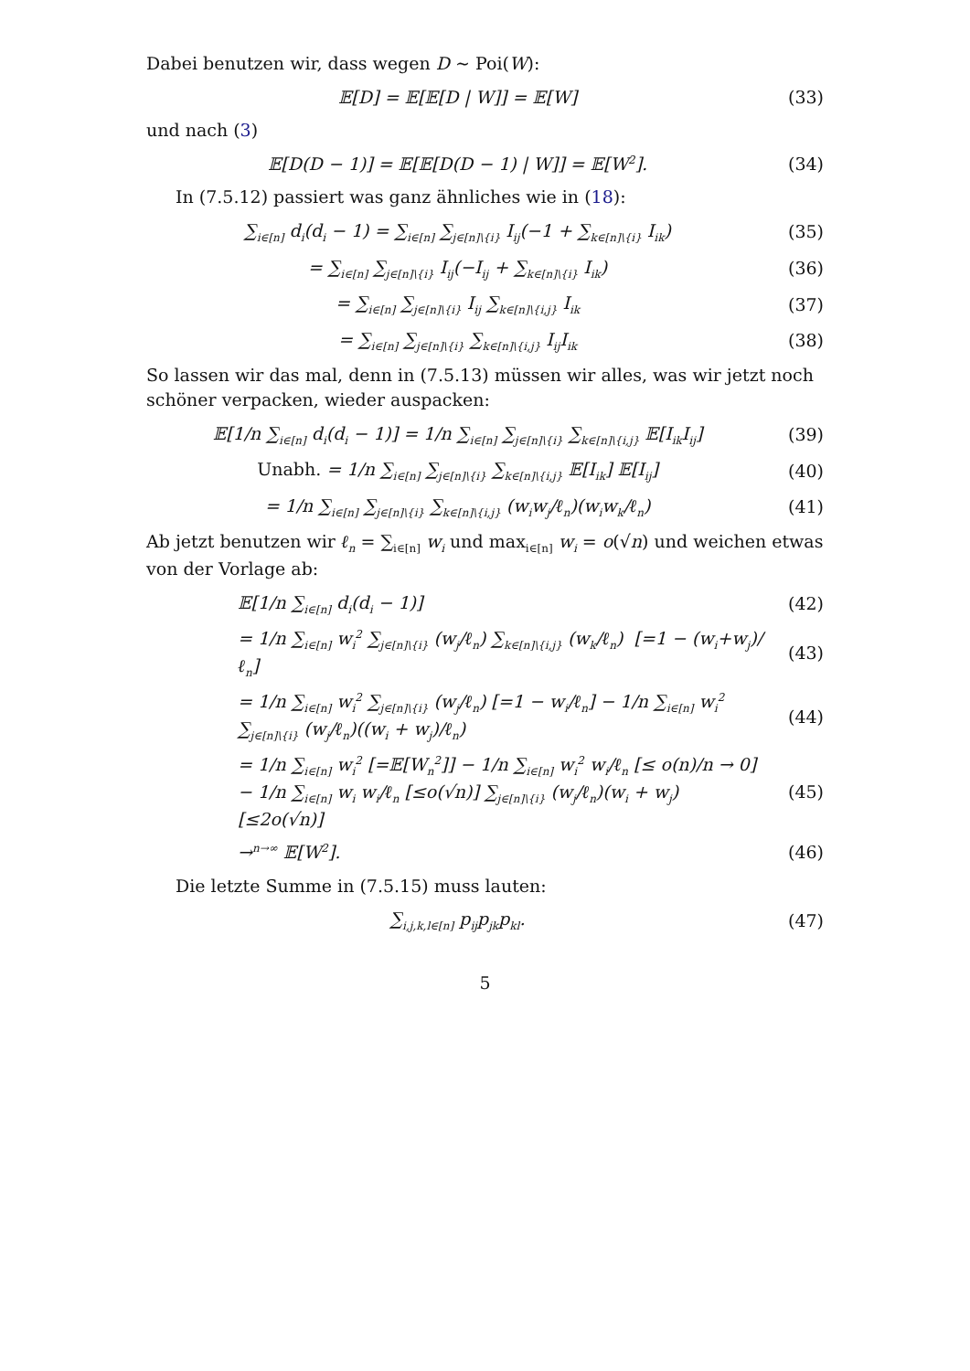Dabei benutzen wir, dass wegen D ∼ Poi(W):
𝔼[D] = 𝔼[𝔼[D | W]] = 𝔼[W] (33)
und nach (3)
𝔼[D(D − 1)] = 𝔼[𝔼[D(D − 1) | W]] = 𝔼[W<sup>2</sup>].
(34)
In (7.5.12) passiert was ganz ähnliches wie in (18):
∑<sub>i∈[n]</sub> d<sub>i</sub>(d<sub>i</sub> − 1) = ∑<sub>i∈[n]</sub> ∑<sub>j∈[n]\{i}</sub> I<sub>ij</sub>(−1 + ∑<sub>k∈[n]\{i}</sub> I<sub>ik</sub>)
(35)
= ∑<sub>i∈[n]</sub> ∑<sub>j∈[n]\{i}</sub> I<sub>ij</sub>(−I<sub>ij</sub> + ∑<sub>k∈[n]\{i}</sub> I<sub>ik</sub>)
(36)
= ∑<sub>i∈[n]</sub> ∑<sub>j∈[n]\{i}</sub> I<sub>ij</sub> ∑<sub>k∈[n]\{i,j}</sub> I<sub>ik</sub>
(37)
= ∑<sub>i∈[n]</sub> ∑<sub>j∈[n]\{i}</sub> ∑<sub>k∈[n]\{i,j}</sub> I<sub>ij</sub>I<sub>ik</sub>
(38)
So lassen wir das mal, denn in (7.5.13) müssen wir alles, was wir jetzt noch schöner verpacken, wieder auspacken:
𝔼[1/n ∑<sub>i∈[n]</sub> d<sub>i</sub>(d<sub>i</sub> − 1)] = 1/n ∑<sub>i∈[n]</sub> ∑<sub>j∈[n]\{i}</sub> ∑<sub>k∈[n]\{i,j}</sub> 𝔼[I<sub>ik</sub>I<sub>ij</sub>]
(39)
Unabh. = 1/n ∑<sub>i∈[n]</sub> ∑<sub>j∈[n]\{i}</sub> ∑<sub>k∈[n]\{i,j}</sub> 𝔼[I<sub>ik</sub>] 𝔼[I<sub>ij</sub>]
(40)
= 1/n ∑<sub>i∈[n]</sub> ∑<sub>j∈[n]\{i}</sub> ∑<sub>k∈[n]\{i,j}</sub> (w<sub>i</sub>w<sub>j</sub>/ℓ<sub>n</sub>)(w<sub>i</sub>w<sub>k</sub>/ℓ<sub>n</sub>)
(41)
Ab jetzt benutzen wir ℓ<sub>n</sub> = ∑<sub>i∈[n]</sub> w<sub>i</sub> und max<sub>i∈[n]</sub> w<sub>i</sub> = o(√n) und weichen etwas von der Vorlage ab:
𝔼[1/n ∑<sub>i∈[n]</sub> d<sub>i</sub>(d<sub>i</sub> − 1)] (42)
= 1/n ∑<sub>i∈[n]</sub> w<sub>i</sub><sup>2</sup> ∑<sub>j∈[n]\{i}</sub> (w<sub>j</sub>/ℓ<sub>n</sub>) ∑<sub>k∈[n]\{i,j}</sub> (w<sub>k</sub>/ℓ<sub>n</sub>) [=1 − (w<sub>i</sub>+w<sub>j</sub>)/ℓ<sub>n</sub>]
(43)
= 1/n ∑<sub>i∈[n]</sub> w<sub>i</sub><sup>2</sup> ∑<sub>j∈[n]\{i}</sub> (w<sub>j</sub>/ℓ<sub>n</sub>) [=1 − w<sub>i</sub>/ℓ<sub>n</sub>] − 1/n ∑<sub>i∈[n]</sub> w<sub>i</sub><sup>2</sup> ∑<sub>j∈[n]\{i}</sub> (w<sub>j</sub>/ℓ<sub>n</sub>)((w<sub>i</sub> + w<sub>j</sub>)/ℓ<sub>n</sub>)
(44)
= 1/n ∑<sub>i∈[n]</sub> w<sub>i</sub><sup>2</sup> [=𝔼[W<sub>n</sub><sup>2</sup>]] − 1/n ∑<sub>i∈[n]</sub> w<sub>i</sub><sup>2</sup> w<sub>i</sub>/ℓ<sub>n</sub> [≤ o(n)/n → 0] − 1/n ∑<sub>i∈[n]</sub> w<sub>i</sub> w<sub>i</sub>/ℓ<sub>n</sub> [≤o(√n)] ∑<sub>j∈[n]\{i}</sub> (w<sub>j</sub>/ℓ<sub>n</sub>)(w<sub>i</sub> + w<sub>j</sub>) [≤2o(√n)]
(45)
→<sup>n→∞</sup> 𝔼[W<sup>2</sup>]. (46)
Die letzte Summe in (7.5.15) muss lauten:
∑<sub>i,j,k,l∈[n]</sub> p<sub>ij</sub>p<sub>jk</sub>p<sub>kl</sub>. (47)
5